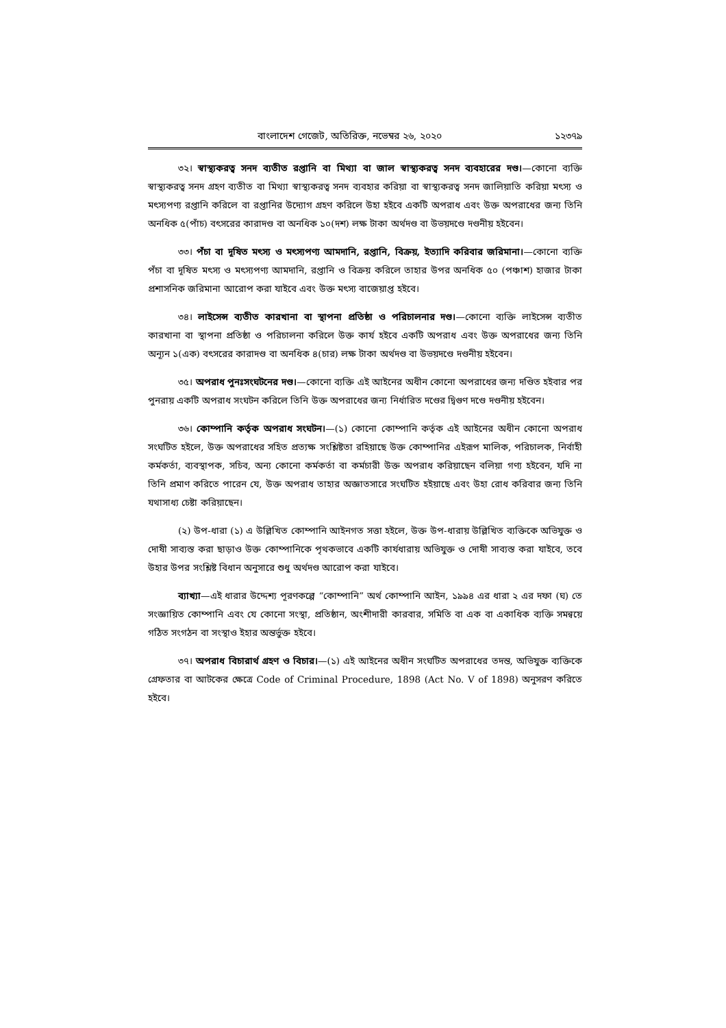বাংলাদেশ গেজেট, অতিরিক্ত, নভেম্বর ২৬, ২০২০ ১২৩৭৯
৩২। স্বাস্থ্যকরত্ব সনদ ব্যতীত রপ্তানি বা মিথ্যা বা জাল স্বাস্থ্যকরত্ব সনদ ব্যবহারের দণ্ড।—কোনো ব্যক্তি স্বাস্থ্যকরত্ব সনদ গ্রহণ ব্যতীত বা মিথ্যা স্বাস্থ্যকরত্ব সনদ ব্যবহার করিয়া বা স্বাস্থ্যকরত্ব সনদ জালিয়াতি করিয়া মৎস্য ও মৎস্যপণ্য রপ্তানি করিলে বা রপ্তানির উদ্যোগ গ্রহণ করিলে উহা হইবে একটি অপরাধ এবং উক্ত অপরাধের জন্য তিনি অনধিক ৫(পাঁচ) বৎসরের কারাদণ্ড বা অনধিক ১০(দশ) লক্ষ টাকা অর্থদণ্ড বা উভয়দণ্ডে দণ্ডনীয় হইবেন।
৩৩। পঁচা বা দূষিত মৎস্য ও মৎস্যপণ্য আমদানি, রপ্তানি, বিক্রয়, ইত্যাদি করিবার জরিমানা।—কোনো ব্যক্তি পঁচা বা দূষিত মৎস্য ও মৎস্যপণ্য আমদানি, রপ্তানি ও বিক্রয় করিলে তাহার উপর অনধিক ৫০ (পঞ্চাশ) হাজার টাকা প্রশাসনিক জরিমানা আরোপ করা যাইবে এবং উক্ত মৎস্য বাজেয়াপ্ত হইবে।
৩৪। লাইসেন্স ব্যতীত কারখানা বা স্থাপনা প্রতিষ্ঠা ও পরিচালনার দণ্ড।—কোনো ব্যক্তি লাইসেন্স ব্যতীত কারখানা বা স্থাপনা প্রতিষ্ঠা ও পরিচালনা করিলে উক্ত কার্য হইবে একটি অপরাধ এবং উক্ত অপরাধের জন্য তিনি অন্যূন ১(এক) বৎসরের কারাদণ্ড বা অনধিক ৪(চার) লক্ষ টাকা অর্থদণ্ড বা উভয়দণ্ডে দণ্ডনীয় হইবেন।
৩৫। অপরাধ পুনঃসংঘটনের দণ্ড।—কোনো ব্যক্তি এই আইনের অধীন কোনো অপরাধের জন্য দণ্ডিত হইবার পর পুনরায় একটি অপরাধ সংঘটন করিলে তিনি উক্ত অপরাধের জন্য নির্ধারিত দণ্ডের দ্বিগুণ দণ্ডে দণ্ডনীয় হইবেন।
৩৬। কোম্পানি কর্তৃক অপরাধ সংঘটন।—(১) কোনো কোম্পানি কর্তৃক এই আইনের অধীন কোনো অপরাধ সংঘটিত হইলে, উক্ত অপরাধের সহিত প্রত্যক্ষ সংশ্লিষ্টতা রহিয়াছে উক্ত কোম্পানির এইরূপ মালিক, পরিচালক, নির্বাহী কর্মকর্তা, ব্যবস্থাপক, সচিব, অন্য কোনো কর্মকর্তা বা কর্মচারী উক্ত অপরাধ করিয়াছেন বলিয়া গণ্য হইবেন, যদি না তিনি প্রমাণ করিতে পারেন যে, উক্ত অপরাধ তাহার অজ্ঞাতসারে সংঘটিত হইয়াছে এবং উহা রোধ করিবার জন্য তিনি যথাসাধ্য চেষ্টা করিয়াছেন।
(২) উপ-ধারা (১) এ উল্লিখিত কোম্পানি আইনগত সত্তা হইলে, উক্ত উপ-ধারায় উল্লিখিত ব্যক্তিকে অভিযুক্ত ও দোষী সাব্যস্ত করা ছাড়াও উক্ত কোম্পানিকে পৃথকভাবে একটি কার্যধারায় অভিযুক্ত ও দোষী সাব্যস্ত করা যাইবে, তবে উহার উপর সংশ্লিষ্ট বিধান অনুসারে শুধু অর্থদণ্ড আরোপ করা যাইবে।
ব্যাখ্যা—এই ধারার উদ্দেশ্য পূরণকল্পে “কোম্পানি” অর্থ কোম্পানি আইন, ১৯৯৪ এর ধারা ২ এর দফা (ঘ) তে সংজ্ঞায়িত কোম্পানি এবং যে কোনো সংস্থা, প্রতিষ্ঠান, অংশীদারী কারবার, সমিতি বা এক বা একাধিক ব্যক্তি সমন্বয়ে গঠিত সংগঠন বা সংস্থাও ইহার অন্তর্ভুক্ত হইবে।
৩৭। অপরাধ বিচারার্থ গ্রহণ ও বিচার।—(১) এই আইনের অধীন সংঘটিত অপরাধের তদন্ত, অভিযুক্ত ব্যক্তিকে গ্রেফতার বা আটকের ক্ষেত্রে Code of Criminal Procedure, 1898 (Act No. V of 1898) অনুসরণ করিতে হইবে।